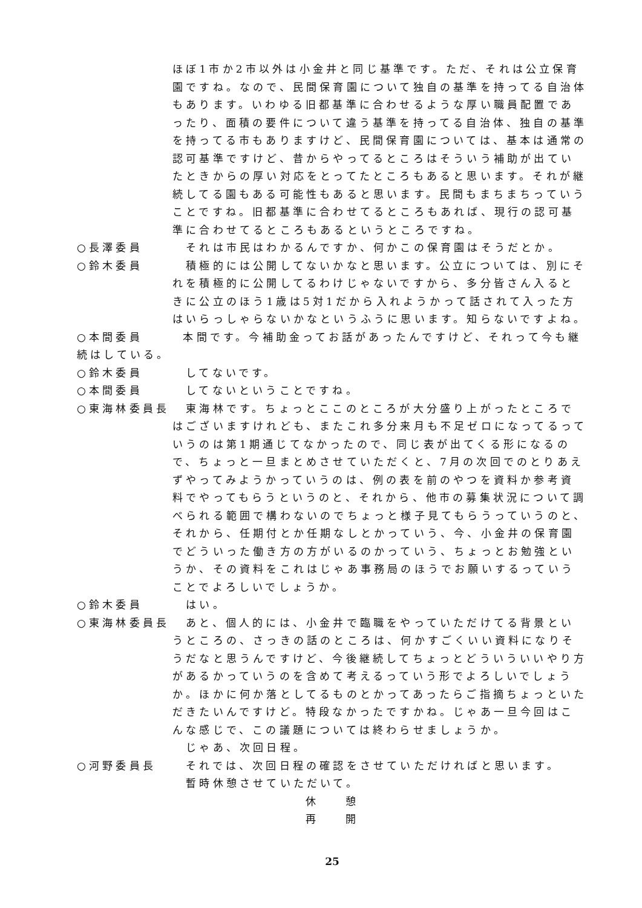ほぼ1市か2市以外は小金井と同じ基準です。ただ、それは公立保育園ですね。なので、民間保育園について独自の基準を持ってる自治体もあります。いわゆる旧都基準に合わせるような厚い職員配置であったり、面積の要件について違う基準を持ってる自治体、独自の基準を持ってる市もありますけど、民間保育園については、基本は通常の認可基準ですけど、昔からやってるところはそういう補助が出ていたときからの厚い対応をとってたところもあると思います。それが継続してる園もある可能性もあると思います。民間もまちまちっていうことですね。旧都基準に合わせてるところもあれば、現行の認可基準に合わせてるところもあるというところですね。
○長澤委員 　それは市民はわかるんですか、何かこの保育園はそうだとか。
○鈴木委員 　積極的には公開してないかなと思います。公立については、別にそれを積極的に公開してるわけじゃないですから、多分皆さん入るときに公立のほう1歳は5対1だから入れようかって話されて入った方はいらっしゃらないかなというふうに思います。知らないですよね。
○本間委員　　　本間です。今補助金ってお話があったんですけど、それって今も継続はしている。
○鈴木委員 　してないです。
○本間委員 　してないということですね。
○東海林委員長 　東海林です。ちょっとここのところが大分盛り上がったところではございますけれども、またこれ多分来月も不足ゼロになってるっていうのは第1期通じてなかったので、同じ表が出てくる形になるので、ちょっと一旦まとめさせていただくと、7月の次回でのとりあえずやってみようかっていうのは、例の表を前のやつを資料か参考資料でやってもらうというのと、それから、他市の募集状況について調べられる範囲で構わないのでちょっと様子見てもらうっていうのと、それから、任期付とか任期なしとかっていう、今、小金井の保育園でどういった働き方の方がいるのかっていう、ちょっとお勉強というか、その資料をこれはじゃあ事務局のほうでお願いするっていうことでよろしいでしょうか。
○鈴木委員 　はい。
○東海林委員長 　あと、個人的には、小金井で臨職をやっていただけてる背景というところの、さっきの話のところは、何かすごくいい資料になりそうだなと思うんですけど、今後継続してちょっとどういういいやり方があるかっていうのを含めて考えるっていう形でよろしいでしょうか。ほかに何か落としてるものとかってあったらご指摘ちょっといただきたいんですけど。特段なかったですかね。じゃあ一旦今回はこんな感じで、この議題については終わらせましょうか。
　じゃあ、次回日程。
○河野委員長 　それでは、次回日程の確認をさせていただければと思います。
　暫時休憩させていただいて。
休　　憩
再　　開
25